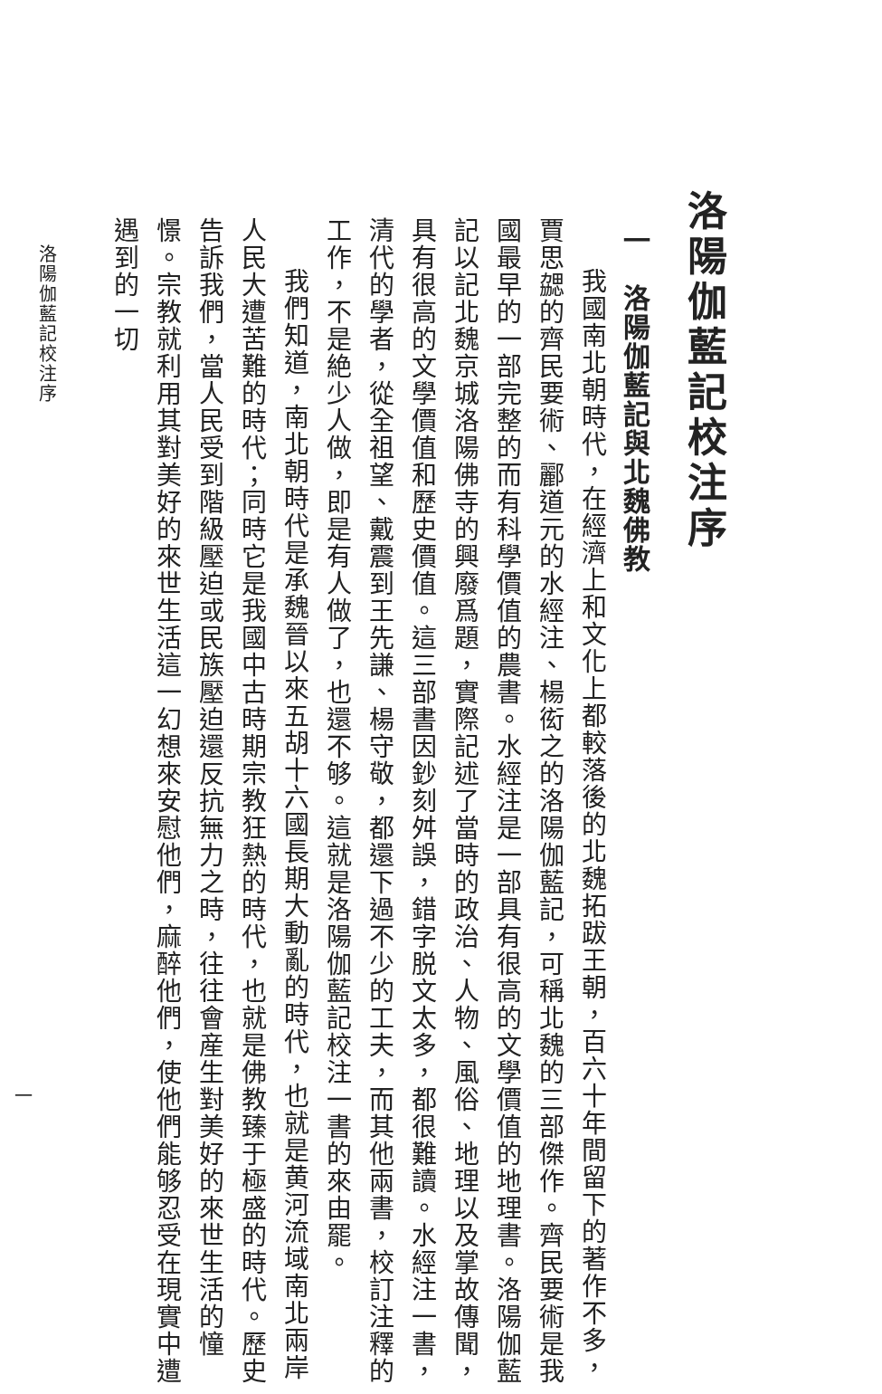洛陽伽藍記校注序
一　洛陽伽藍記與北魏佛教
我國南北朝時代，在經濟上和文化上都較落後的北魏拓跋王朝，百六十年間留下的著作不多，賈思勰的齊民要術、酈道元的水經注、楊衒之的洛陽伽藍記，可稱北魏的三部傑作。齊民要術是我國最早的一部完整的而有科學價值的農書。水經注是一部具有很高的文學價值的地理書。洛陽伽藍記以記北魏京城洛陽佛寺的興廢爲題，實際記述了當時的政治、人物、風俗、地理以及掌故傳聞，具有很高的文學價值和歷史價值。這三部書因鈔刻舛誤，錯字脱文太多，都很難讀。水經注一書，清代的學者，從全祖望、戴震到王先謙、楊守敬，都還下過不少的工夫，而其他兩書，校訂注釋的工作，不是絶少人做，即是有人做了，也還不够。這就是洛陽伽藍記校注一書的來由罷。
我們知道，南北朝時代是承魏晉以來五胡十六國長期大動亂的時代，也就是黄河流域南北兩岸人民大遭苦難的時代；同時它是我國中古時期宗教狂熱的時代，也就是佛教臻于極盛的時代。歷史告訴我們，當人民受到階級壓迫或民族壓迫還反抗無力之時，往往會産生對美好的來世生活的憧憬。宗教就利用其對美好的來世生活這一幻想來安慰他們，麻醉他們，使他們能够忍受在現實中遭遇到的一切
洛陽伽藍記校注序
一